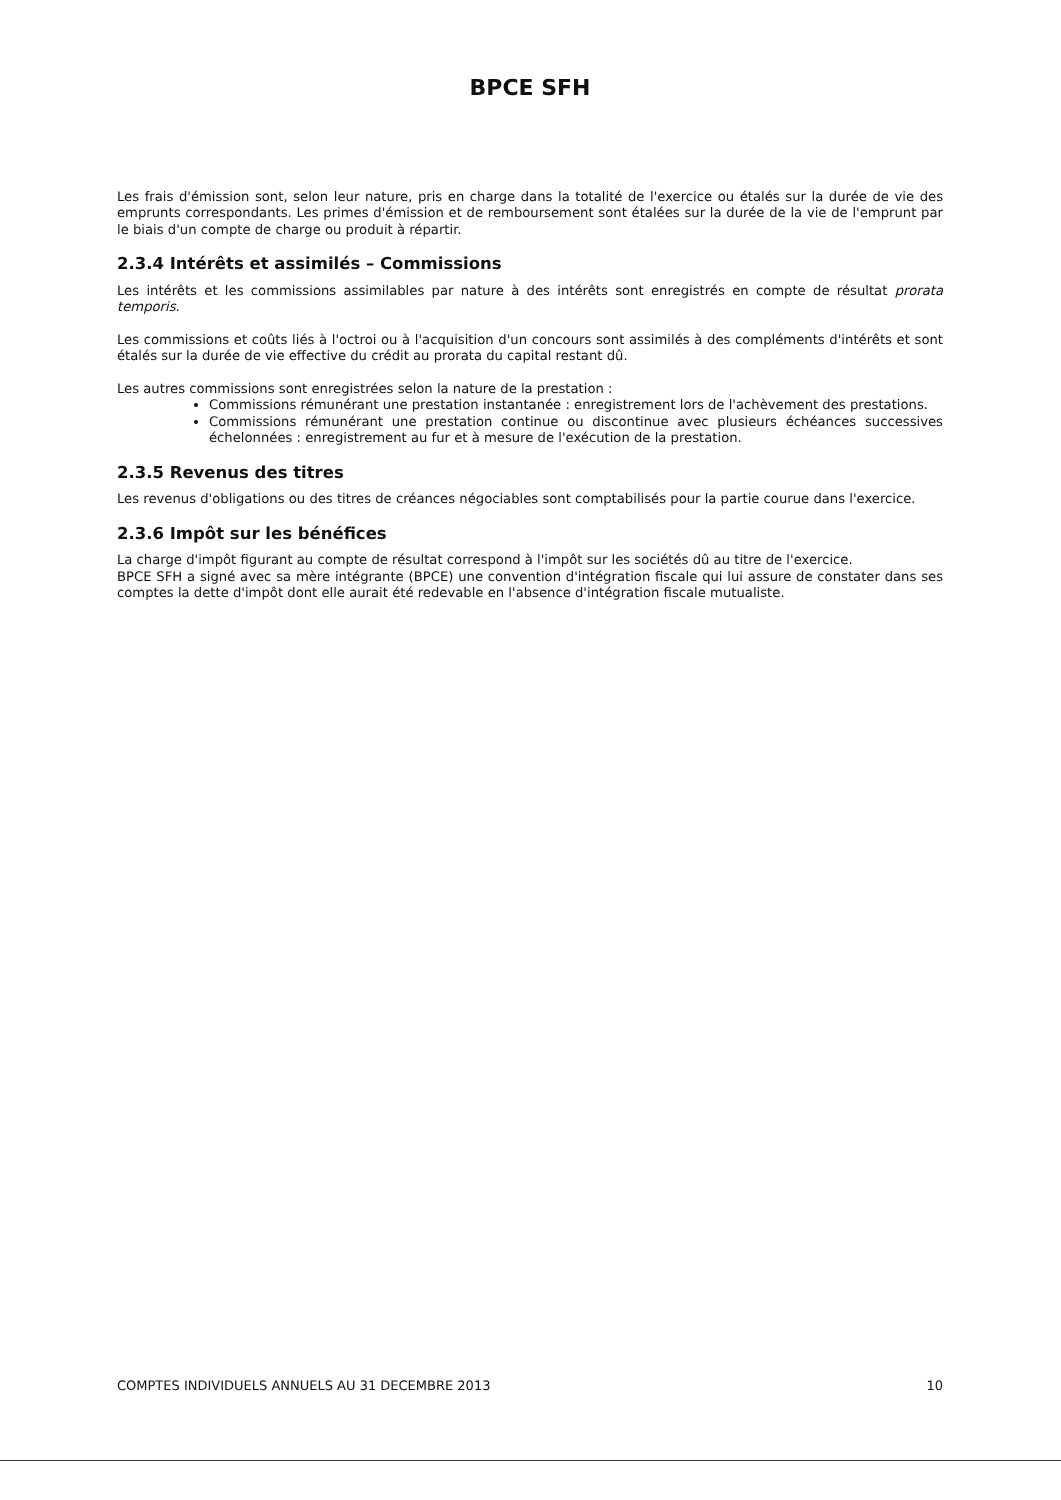BPCE SFH
Les frais d'émission sont, selon leur nature, pris en charge dans la totalité de l'exercice ou étalés sur la durée de vie des emprunts correspondants. Les primes d'émission et de remboursement sont étalées sur la durée de la vie de l'emprunt par le biais d'un compte de charge ou produit à répartir.
2.3.4 Intérêts et assimilés – Commissions
Les intérêts et les commissions assimilables par nature à des intérêts sont enregistrés en compte de résultat prorata temporis.
Les commissions et coûts liés à l'octroi ou à l'acquisition d'un concours sont assimilés à des compléments d'intérêts et sont étalés sur la durée de vie effective du crédit au prorata du capital restant dû.
Les autres commissions sont enregistrées selon la nature de la prestation :
Commissions rémunérant une prestation instantanée : enregistrement lors de l'achèvement des prestations.
Commissions rémunérant une prestation continue ou discontinue avec plusieurs échéances successives échelonnées : enregistrement au fur et à mesure de l'exécution de la prestation.
2.3.5 Revenus des titres
Les revenus d'obligations ou des titres de créances négociables sont comptabilisés pour la partie courue dans l'exercice.
2.3.6 Impôt sur les bénéfices
La charge d'impôt figurant au compte de résultat correspond à l'impôt sur les sociétés dû au titre de l'exercice.
BPCE SFH a signé avec sa mère intégrante (BPCE) une convention d'intégration fiscale qui lui assure de constater dans ses comptes la dette d'impôt dont elle aurait été redevable en l'absence d'intégration fiscale mutualiste.
COMPTES INDIVIDUELS ANNUELS AU 31 DECEMBRE 2013 10